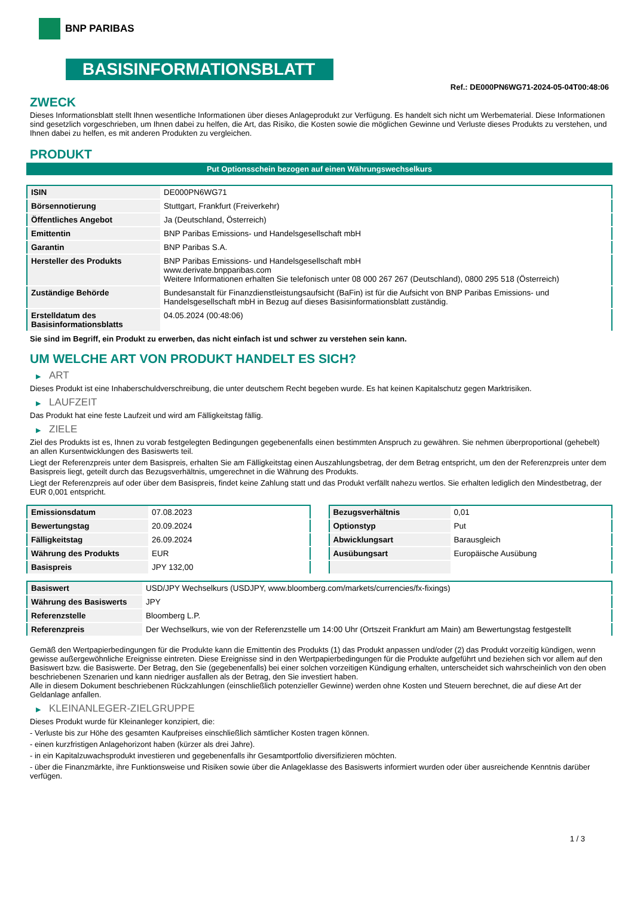BNP PARIBAS
BASISINFORMATIONSBLATT
Ref.: DE000PN6WG71-2024-05-04T00:48:06
ZWECK
Dieses Informationsblatt stellt Ihnen wesentliche Informationen über dieses Anlageprodukt zur Verfügung. Es handelt sich nicht um Werbematerial. Diese Informationen sind gesetzlich vorgeschrieben, um Ihnen dabei zu helfen, die Art, das Risiko, die Kosten sowie die möglichen Gewinne und Verluste dieses Produkts zu verstehen, und Ihnen dabei zu helfen, es mit anderen Produkten zu vergleichen.
PRODUKT
Put Optionsschein bezogen auf einen Währungswechselkurs
| ISIN | DE000PN6WG71 |
| Börsennotierung | Stuttgart, Frankfurt (Freiverkehr) |
| Öffentliches Angebot | Ja (Deutschland, Österreich) |
| Emittentin | BNP Paribas Emissions- und Handelsgesellschaft mbH |
| Garantin | BNP Paribas S.A. |
| Hersteller des Produkts | BNP Paribas Emissions- und Handelsgesellschaft mbH www.derivate.bnpparibas.com Weitere Informationen erhalten Sie telefonisch unter 08 000 267 267 (Deutschland), 0800 295 518 (Österreich) |
| Zuständige Behörde | Bundesanstalt für Finanzdienstleistungsaufsicht (BaFin) ist für die Aufsicht von BNP Paribas Emissions- und Handelsgesellschaft mbH in Bezug auf dieses Basisinformationsblatt zuständig. |
| Erstelldatum des Basisinformationsblatts | 04.05.2024 (00:48:06) |
Sie sind im Begriff, ein Produkt zu erwerben, das nicht einfach ist und schwer zu verstehen sein kann.
UM WELCHE ART VON PRODUKT HANDELT ES SICH?
▶ ART
Dieses Produkt ist eine Inhaberschuldverschreibung, die unter deutschem Recht begeben wurde. Es hat keinen Kapitalschutz gegen Marktrisiken.
▶ LAUFZEIT
Das Produkt hat eine feste Laufzeit und wird am Fälligkeitstag fällig.
▶ ZIELE
Ziel des Produkts ist es, Ihnen zu vorab festgelegten Bedingungen gegebenenfalls einen bestimmten Anspruch zu gewähren. Sie nehmen überproportional (gehebelt) an allen Kursentwicklungen des Basiswerts teil.
Liegt der Referenzpreis unter dem Basispreis, erhalten Sie am Fälligkeitstag einen Auszahlungsbetrag, der dem Betrag entspricht, um den der Referenzpreis unter dem Basispreis liegt, geteilt durch das Bezugsverhältnis, umgerechnet in die Währung des Produkts.
Liegt der Referenzpreis auf oder über dem Basispreis, findet keine Zahlung statt und das Produkt verfällt nahezu wertlos. Sie erhalten lediglich den Mindestbetrag, der EUR 0,001 entspricht.
| Emissionsdatum | 07.08.2023 |
| Bewertungstag | 20.09.2024 |
| Fälligkeitstag | 26.09.2024 |
| Währung des Produkts | EUR |
| Basispreis | JPY 132,00 |
| Bezugsverhältnis | 0,01 |
| Optionstyp | Put |
| Abwicklungsart | Barausgleich |
| Ausübungsart | Europäische Ausübung |
| Basiswert | USD/JPY Wechselkurs (USDJPY, www.bloomberg.com/markets/currencies/fx-fixings) |
| Währung des Basiswerts | JPY |
| Referenzstelle | Bloomberg L.P. |
| Referenzpreis | Der Wechselkurs, wie von der Referenzstelle um 14:00 Uhr (Ortszeit Frankfurt am Main) am Bewertungstag festgestellt |
Gemäß den Wertpapierbedingungen für die Produkte kann die Emittentin des Produkts (1) das Produkt anpassen und/oder (2) das Produkt vorzeitig kündigen, wenn gewisse außergewöhnliche Ereignisse eintreten. Diese Ereignisse sind in den Wertpapierbedingungen für die Produkte aufgeführt und beziehen sich vor allem auf den Basiswert bzw. die Basiswerte. Der Betrag, den Sie (gegebenenfalls) bei einer solchen vorzeitigen Kündigung erhalten, unterscheidet sich wahrscheinlich von den oben beschriebenen Szenarien und kann niedriger ausfallen als der Betrag, den Sie investiert haben.
Alle in diesem Dokument beschriebenen Rückzahlungen (einschließlich potenzieller Gewinne) werden ohne Kosten und Steuern berechnet, die auf diese Art der Geldanlage anfallen.
▶ KLEINANLEGER-ZIELGRUPPE
Dieses Produkt wurde für Kleinanleger konzipiert, die:
- Verluste bis zur Höhe des gesamten Kaufpreises einschließlich sämtlicher Kosten tragen können.
- einen kurzfristigen Anlagehorizont haben (kürzer als drei Jahre).
- in ein Kapitalzuwachsprodukt investieren und gegebenenfalls ihr Gesamtportfolio diversifizieren möchten.
- über die Finanzmärkte, ihre Funktionsweise und Risiken sowie über die Anlageklasse des Basiswerts informiert wurden oder über ausreichende Kenntnis darüber verfügen.
1 / 3